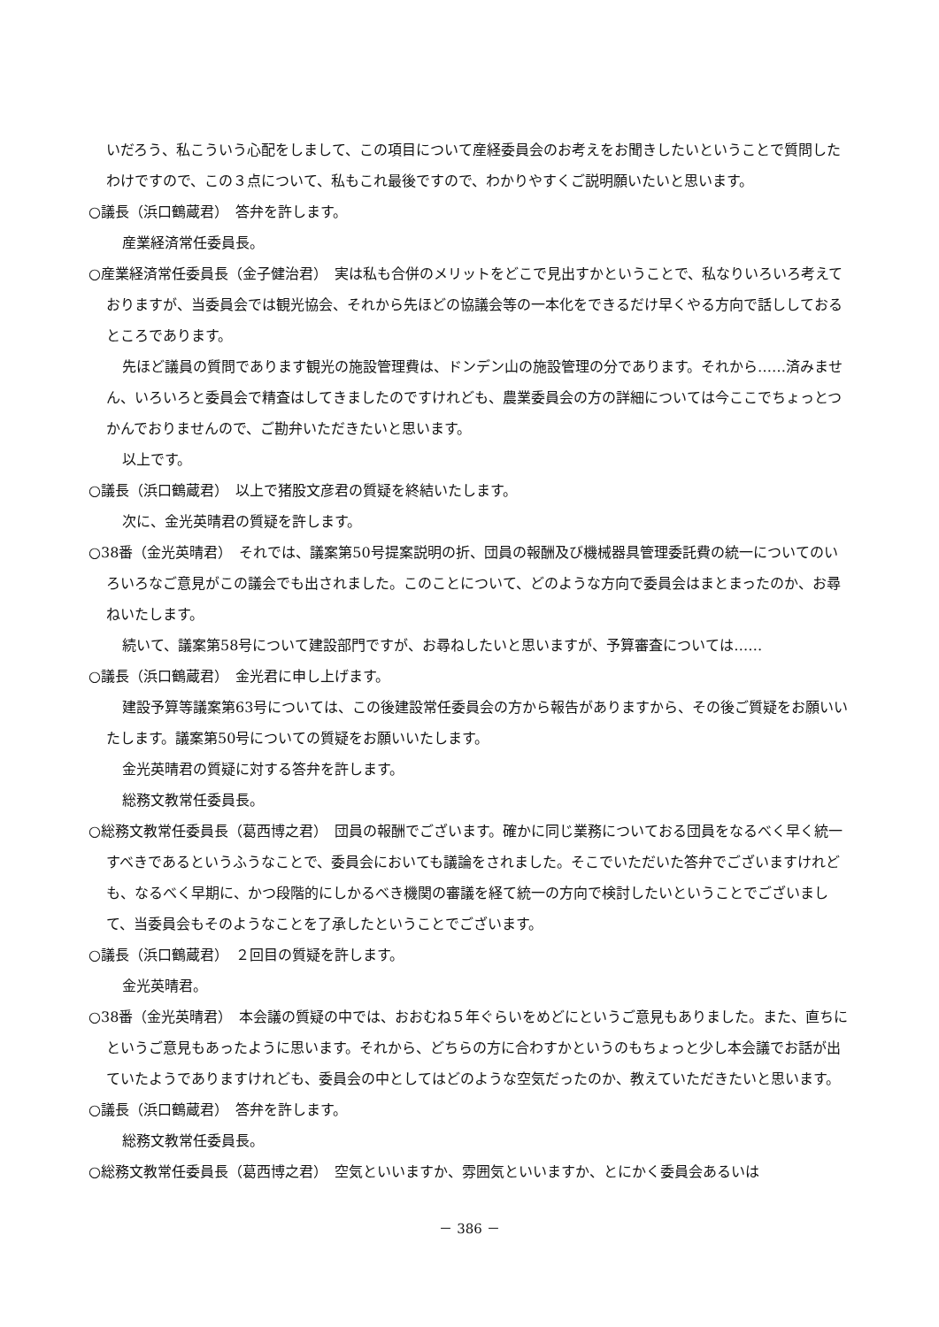いだろう、私こういう心配をしまして、この項目について産経委員会のお考えをお聞きしたいということで質問したわけですので、この３点について、私もこれ最後ですので、わかりやすくご説明願いたいと思います。
○議長（浜口鶴蔵君）　答弁を許します。
産業経済常任委員長。
○産業経済常任委員長（金子健治君）　実は私も合併のメリットをどこで見出すかということで、私なりいろいろ考えておりますが、当委員会では観光協会、それから先ほどの協議会等の一本化をできるだけ早くやる方向で話ししておるところであります。
先ほど議員の質問であります観光の施設管理費は、ドンデン山の施設管理の分であります。それから……済みません、いろいろと委員会で精査はしてきましたのですけれども、農業委員会の方の詳細については今ここでちょっとつかんでおりませんので、ご勘弁いただきたいと思います。
以上です。
○議長（浜口鶴蔵君）　以上で猪股文彦君の質疑を終結いたします。
次に、金光英晴君の質疑を許します。
○38番（金光英晴君）　それでは、議案第50号提案説明の折、団員の報酬及び機械器具管理委託費の統一についてのいろいろなご意見がこの議会でも出されました。このことについて、どのような方向で委員会はまとまったのか、お尋ねいたします。
続いて、議案第58号について建設部門ですが、お尋ねしたいと思いますが、予算審査については……
○議長（浜口鶴蔵君）　金光君に申し上げます。
建設予算等議案第63号については、この後建設常任委員会の方から報告がありますから、その後ご質疑をお願いいたします。議案第50号についての質疑をお願いいたします。
金光英晴君の質疑に対する答弁を許します。
総務文教常任委員長。
○総務文教常任委員長（葛西博之君）　団員の報酬でございます。確かに同じ業務についておる団員をなるべく早く統一すべきであるというふうなことで、委員会においても議論をされました。そこでいただいた答弁でございますけれども、なるべく早期に、かつ段階的にしかるべき機関の審議を経て統一の方向で検討したいということでございまして、当委員会もそのようなことを了承したということでございます。
○議長（浜口鶴蔵君）　２回目の質疑を許します。
金光英晴君。
○38番（金光英晴君）　本会議の質疑の中では、おおむね５年ぐらいをめどにというご意見もありました。また、直ちにというご意見もあったように思います。それから、どちらの方に合わすかというのもちょっと少し本会議でお話が出ていたようでありますけれども、委員会の中としてはどのような空気だったのか、教えていただきたいと思います。
○議長（浜口鶴蔵君）　答弁を許します。
総務文教常任委員長。
○総務文教常任委員長（葛西博之君）　空気といいますか、雰囲気といいますか、とにかく委員会あるいは
－ 386 －